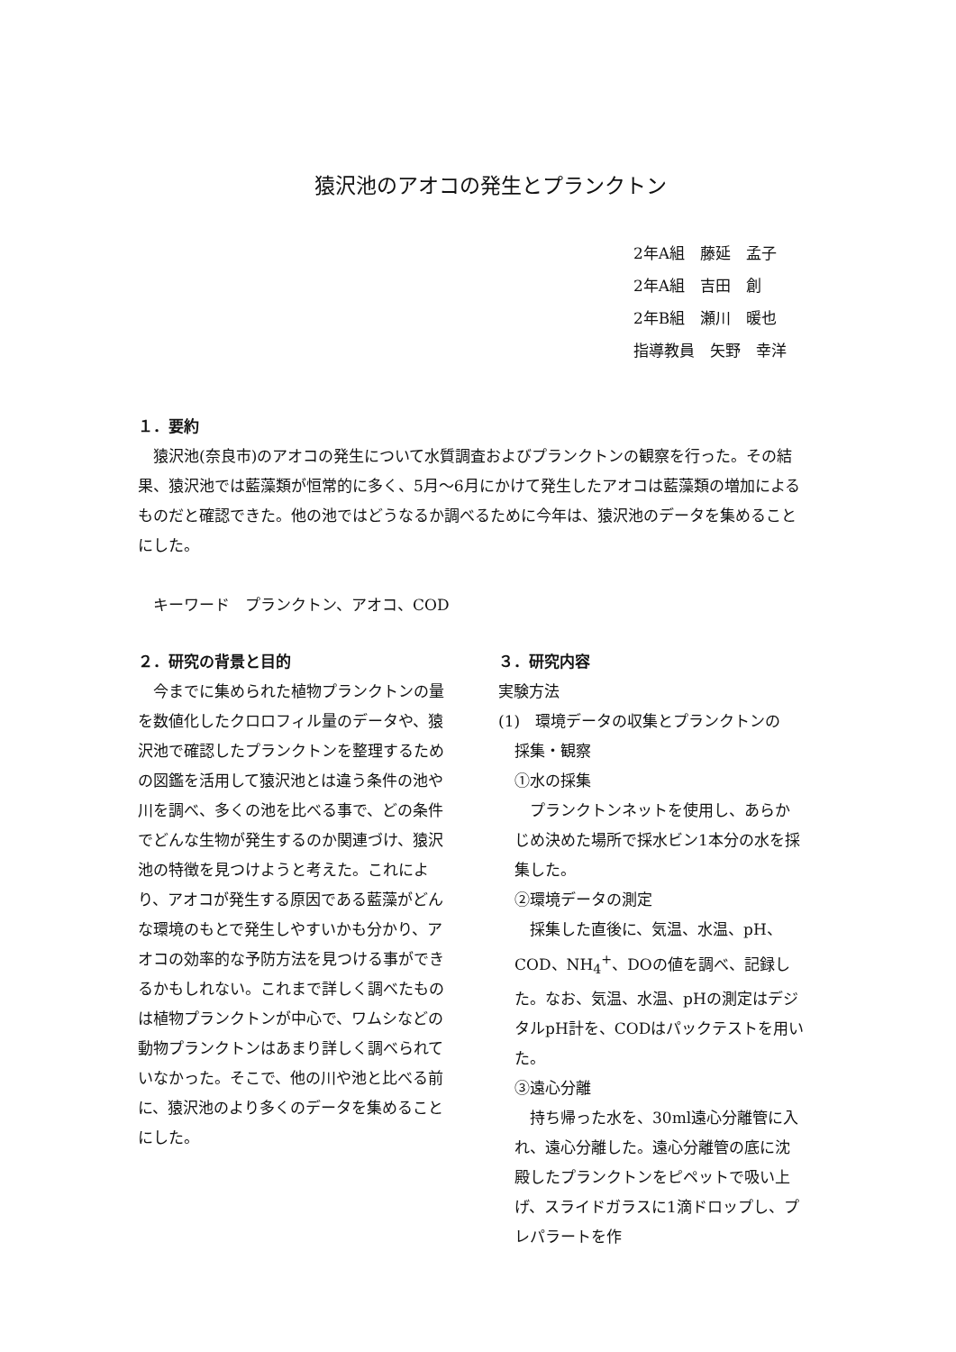猿沢池のアオコの発生とプランクトン
2年A組　藤延　孟子
2年A組　吉田　創
2年B組　瀬川　暖也
指導教員　矢野　幸洋
１．要約
　猿沢池(奈良市)のアオコの発生について水質調査およびプランクトンの観察を行った。その結果、猿沢池では藍藻類が恒常的に多く、5月～6月にかけて発生したアオコは藍藻類の増加によるものだと確認できた。他の池ではどうなるか調べるために今年は、猿沢池のデータを集めることにした。
　キーワード　プランクトン、アオコ、COD
２．研究の背景と目的
　今までに集められた植物プランクトンの量を数値化したクロロフィル量のデータや、猿沢池で確認したプランクトンを整理するための図鑑を活用して猿沢池とは違う条件の池や川を調べ、多くの池を比べる事で、どの条件でどんな生物が発生するのか関連づけ、猿沢池の特徴を見つけようと考えた。これにより、アオコが発生する原因である藍藻がどんな環境のもとで発生しやすいかも分かり、アオコの効率的な予防方法を見つける事ができるかもしれない。これまで詳しく調べたものは植物プランクトンが中心で、ワムシなどの動物プランクトンはあまり詳しく調べられていなかった。そこで、他の川や池と比べる前に、猿沢池のより多くのデータを集めることにした。
３．研究内容
実験方法
(1)　環境データの収集とプランクトンの
採集・観察
①水の採集
　プランクトンネットを使用し、あらかじめ決めた場所で採水ビン1本分の水を採集した。
②環境データの測定
　採集した直後に、気温、水温、pH、COD、NH<sub>4</sub><sup>+</sup>、DOの値を調べ、記録した。なお、気温、水温、pHの測定はデジタルpH計を、CODはパックテストを用いた。
③遠心分離
　持ち帰った水を、30ml遠心分離管に入れ、遠心分離した。遠心分離管の底に沈殿したプランクトンをピペットで吸い上げ、スライドガラスに1滴ドロップし、プレパラートを作